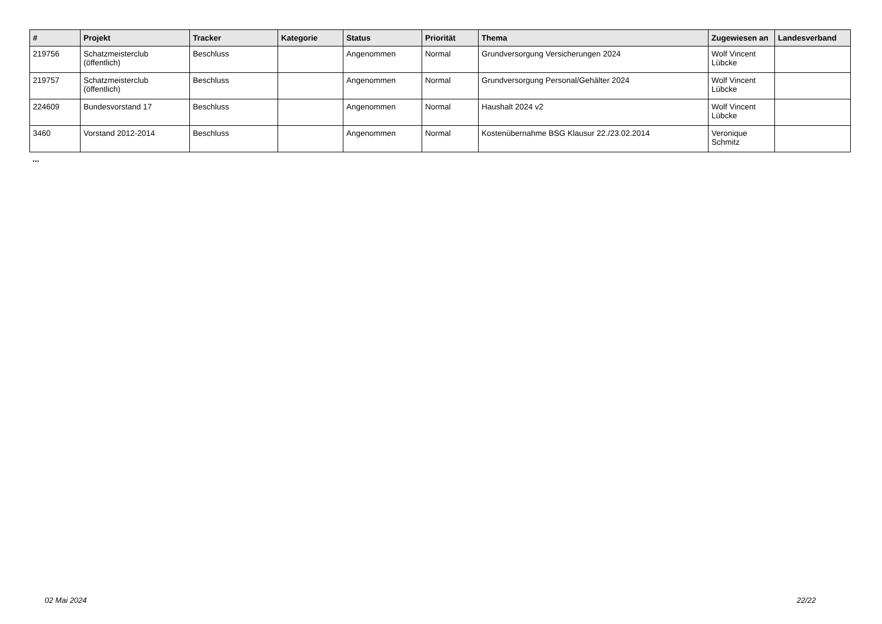| # | Projekt | Tracker | Kategorie | Status | Priorität | Thema | Zugewiesen an | Landesverband |
| --- | --- | --- | --- | --- | --- | --- | --- | --- |
| 219756 | Schatzmeisterclub (öffentlich) | Beschluss | | Angenommen | Normal | Grundversorgung Versicherungen 2024 | Wolf Vincent Lübcke | |
| 219757 | Schatzmeisterclub (öffentlich) | Beschluss | | Angenommen | Normal | Grundversorgung Personal/Gehälter 2024 | Wolf Vincent Lübcke | |
| 224609 | Bundesvorstand 17 | Beschluss | | Angenommen | Normal | Haushalt 2024 v2 | Wolf Vincent Lübcke | |
| 3460 | Vorstand 2012-2014 | Beschluss | | Angenommen | Normal | Kostenübernahme BSG Klausur 22./23.02.2014 | Veronique Schmitz | |
...
02 Mai 2024 22/22